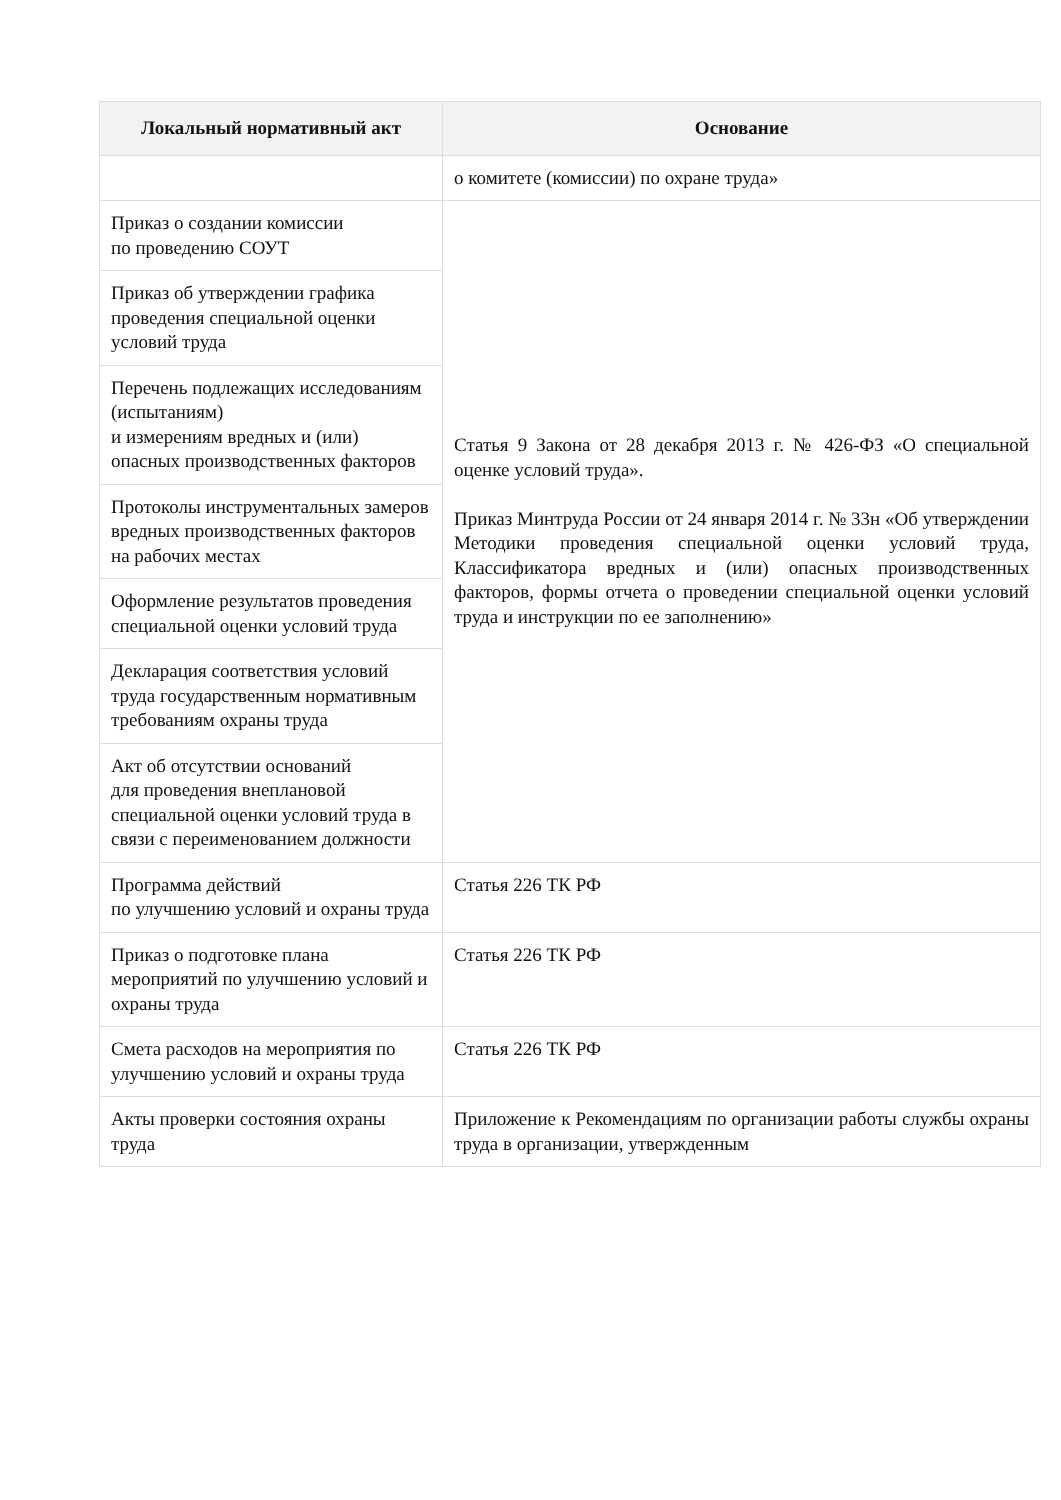| Локальный нормативный акт | Основание |
| --- | --- |
| | о комитете (комиссии) по охране труда» |
| Приказ о создании комиссии по проведению СОУТ | Статья 9 Закона от 28 декабря 2013 г. № 426-ФЗ «О специальной оценке условий труда». Приказ Минтруда России от 24 января 2014 г. № 33н «Об утверждении Методики проведения специальной оценки условий труда, Классификатора вредных и (или) опасных производственных факторов, формы отчета о проведении специальной оценки условий труда и инструкции по ее заполнению» |
| Приказ об утверждении графика проведения специальной оценки условий труда | |
| Перечень подлежащих исследованиям (испытаниям) и измерениям вредных и (или) опасных производственных факторов | |
| Протоколы инструментальных замеров вредных производственных факторов на рабочих местах | |
| Оформление результатов проведения специальной оценки условий труда | |
| Декларация соответствия условий труда государственным нормативным требованиям охраны труда | |
| Акт об отсутствии оснований для проведения внеплановой специальной оценки условий труда в связи с переименованием должности | |
| Программа действий по улучшению условий и охраны труда | Статья 226 ТК РФ |
| Приказ о подготовке плана мероприятий по улучшению условий и охраны труда | Статья 226 ТК РФ |
| Смета расходов на мероприятия по улучшению условий и охраны труда | Статья 226 ТК РФ |
| Акты проверки состояния охраны труда | Приложение к Рекомендациям по организации работы службы охраны труда в организации, утвержденным |